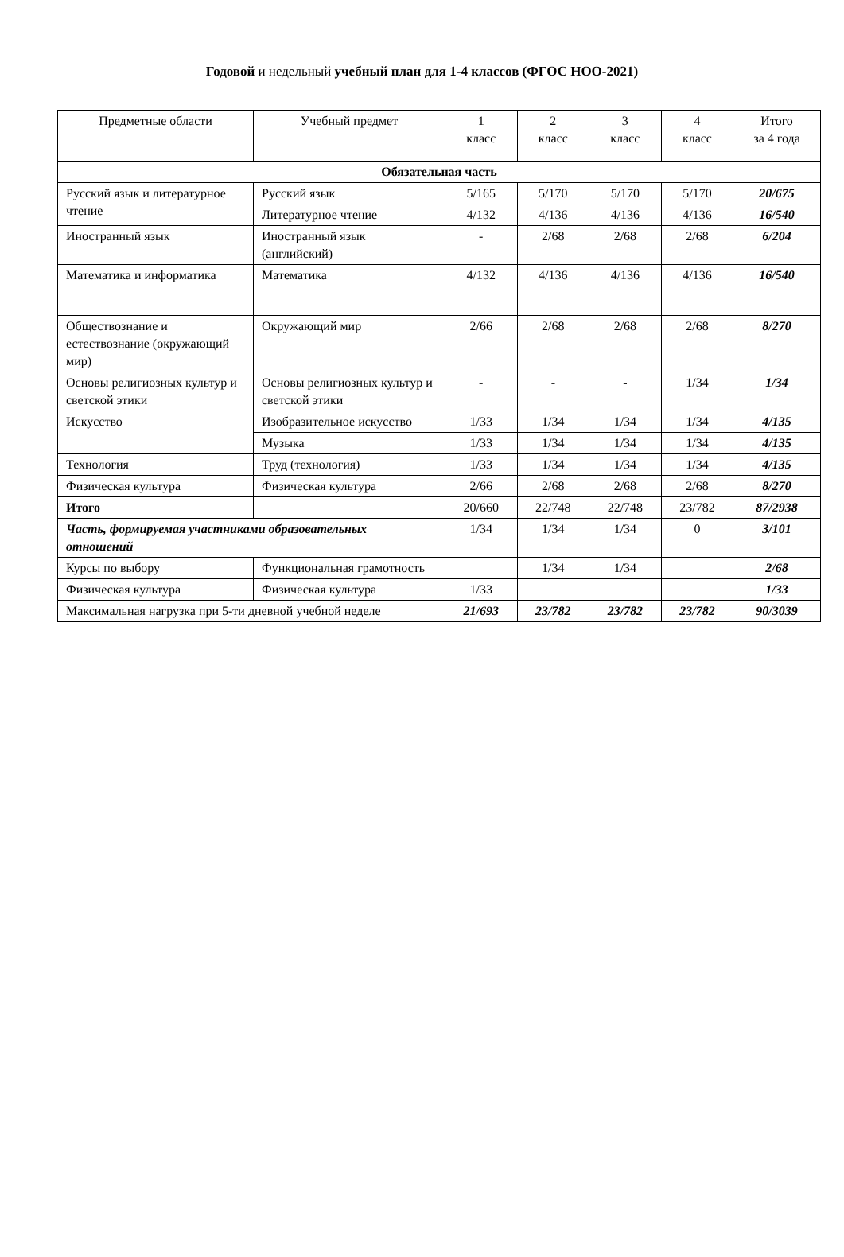Годовой и недельный учебный план для 1-4 классов (ФГОС НОО-2021)
| Предметные области | Учебный предмет | 1 класс | 2 класс | 3 класс | 4 класс | Итого за 4 года |
| --- | --- | --- | --- | --- | --- | --- |
| Обязательная часть | | | | | | |
| Русский язык и литературное чтение | Русский язык | 5/165 | 5/170 | 5/170 | 5/170 | 20/675 |
| | Литературное чтение | 4/132 | 4/136 | 4/136 | 4/136 | 16/540 |
| Иностранный язык | Иностранный язык (английский) | - | 2/68 | 2/68 | 2/68 | 6/204 |
| Математика и информатика | Математика | 4/132 | 4/136 | 4/136 | 4/136 | 16/540 |
| Обществознание и естествознание (окружающий мир) | Окружающий мир | 2/66 | 2/68 | 2/68 | 2/68 | 8/270 |
| Основы религиозных культур и светской этики | Основы религиозных культур и светской этики | - | - | - | 1/34 | 1/34 |
| Искусство | Изобразительное искусство | 1/33 | 1/34 | 1/34 | 1/34 | 4/135 |
| | Музыка | 1/33 | 1/34 | 1/34 | 1/34 | 4/135 |
| Технология | Труд (технология) | 1/33 | 1/34 | 1/34 | 1/34 | 4/135 |
| Физическая культура | Физическая культура | 2/66 | 2/68 | 2/68 | 2/68 | 8/270 |
| Итого | | 20/660 | 22/748 | 22/748 | 23/782 | 87/2938 |
| Часть, формируемая участниками образовательных отношений | | 1/34 | 1/34 | 1/34 | 0 | 3/101 |
| Курсы по выбору | Функциональная грамотность | | 1/34 | 1/34 | | 2/68 |
| Физическая культура | Физическая культура | 1/33 | | | | 1/33 |
| Максимальная нагрузка при 5-ти дневной учебной неделе | | 21/693 | 23/782 | 23/782 | 23/782 | 90/3039 |